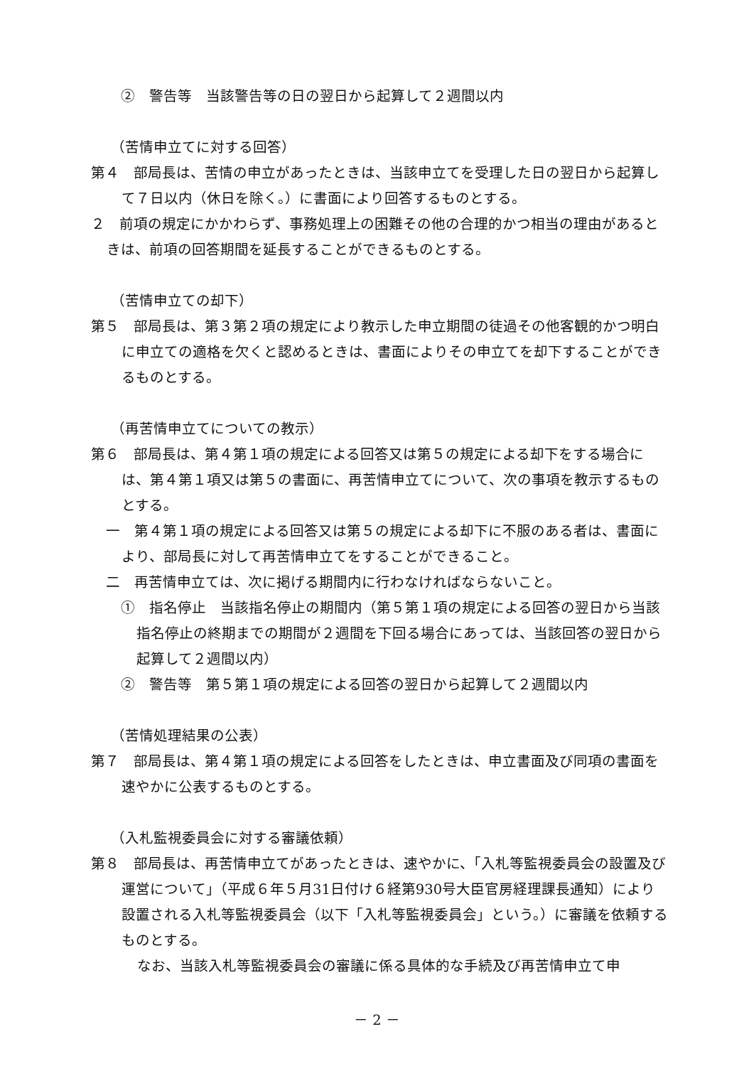②　警告等　当該警告等の日の翌日から起算して２週間以内
（苦情申立てに対する回答）
第４　部局長は、苦情の申立があったときは、当該申立てを受理した日の翌日から起算して７日以内（休日を除く。）に書面により回答するものとする。
２　前項の規定にかかわらず、事務処理上の困難その他の合理的かつ相当の理由があるときは、前項の回答期間を延長することができるものとする。
（苦情申立ての却下）
第５　部局長は、第３第２項の規定により教示した申立期間の徒過その他客観的かつ明白に申立ての適格を欠くと認めるときは、書面によりその申立てを却下することができるものとする。
（再苦情申立てについての教示）
第６　部局長は、第４第１項の規定による回答又は第５の規定による却下をする場合には、第４第１項又は第５の書面に、再苦情申立てについて、次の事項を教示するものとする。
一　第４第１項の規定による回答又は第５の規定による却下に不服のある者は、書面により、部局長に対して再苦情申立てをすることができること。
二　再苦情申立ては、次に掲げる期間内に行わなければならないこと。
①　指名停止　当該指名停止の期間内（第５第１項の規定による回答の翌日から当該指名停止の終期までの期間が２週間を下回る場合にあっては、当該回答の翌日から起算して２週間以内）
②　警告等　第５第１項の規定による回答の翌日から起算して２週間以内
（苦情処理結果の公表）
第７　部局長は、第４第１項の規定による回答をしたときは、申立書面及び同項の書面を速やかに公表するものとする。
（入札監視委員会に対する審議依頼）
第８　部局長は、再苦情申立てがあったときは、速やかに、「入札等監視委員会の設置及び運営について」（平成６年５月31日付け６経第930号大臣官房経理課長通知）により設置される入札等監視委員会（以下「入札等監視委員会」という。）に審議を依頼するものとする。
なお、当該入札等監視委員会の審議に係る具体的な手続及び再苦情申立て申
－ 2 －